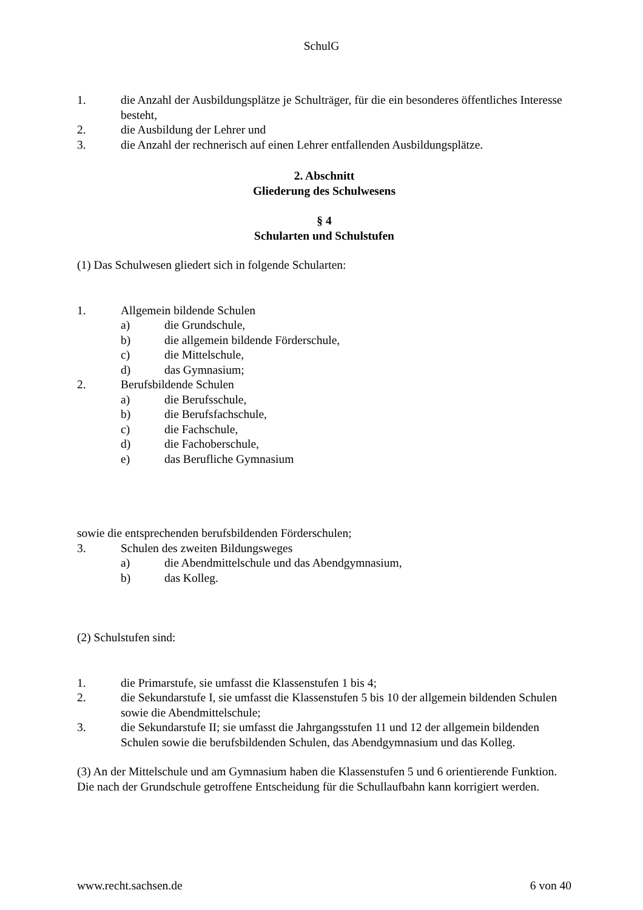SchulG
1. die Anzahl der Ausbildungsplätze je Schulträger, für die ein besonderes öffentliches Interesse besteht,
2. die Ausbildung der Lehrer und
3. die Anzahl der rechnerisch auf einen Lehrer entfallenden Ausbildungsplätze.
2. Abschnitt
Gliederung des Schulwesens
§ 4
Schularten und Schulstufen
(1) Das Schulwesen gliedert sich in folgende Schularten:
1. Allgemein bildende Schulen
a) die Grundschule,
b) die allgemein bildende Förderschule,
c) die Mittelschule,
d) das Gymnasium;
2. Berufsbildende Schulen
a) die Berufsschule,
b) die Berufsfachschule,
c) die Fachschule,
d) die Fachoberschule,
e) das Berufliche Gymnasium
sowie die entsprechenden berufsbildenden Förderschulen;
3. Schulen des zweiten Bildungsweges
a) die Abendmittelschule und das Abendgymnasium,
b) das Kolleg.
(2) Schulstufen sind:
1. die Primarstufe, sie umfasst die Klassenstufen 1 bis 4;
2. die Sekundarstufe I, sie umfasst die Klassenstufen 5 bis 10 der allgemein bildenden Schulen sowie die Abendmittelschule;
3. die Sekundarstufe II; sie umfasst die Jahrgangsstufen 11 und 12 der allgemein bildenden Schulen sowie die berufsbildenden Schulen, das Abendgymnasium und das Kolleg.
(3) An der Mittelschule und am Gymnasium haben die Klassenstufen 5 und 6 orientierende Funktion. Die nach der Grundschule getroffene Entscheidung für die Schullaufbahn kann korrigiert werden.
www.recht.sachsen.de 6 von 40